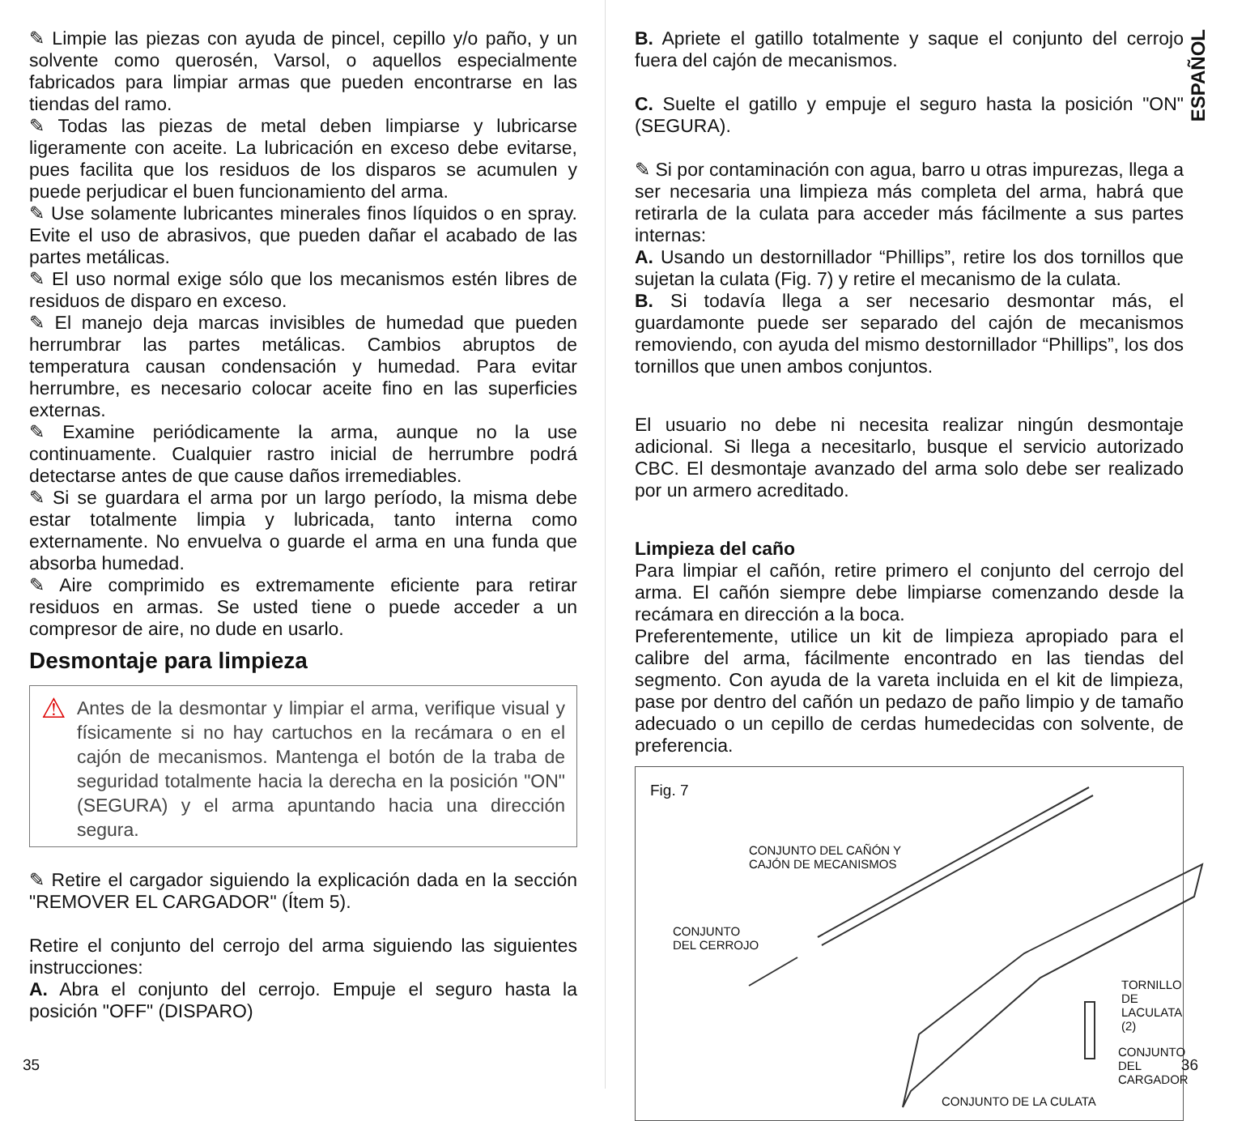✎ Limpie las piezas con ayuda de pincel, cepillo y/o paño, y un solvente como querosén, Varsol, o aquellos especialmente fabricados para limpiar armas que pueden encontrarse en las tiendas del ramo.
✎ Todas las piezas de metal deben limpiarse y lubricarse ligeramente con aceite. La lubricación en exceso debe evitarse, pues facilita que los residuos de los disparos se acumulen y puede perjudicar el buen funcionamiento del arma.
✎ Use solamente lubricantes minerales finos líquidos o en spray. Evite el uso de abrasivos, que pueden dañar el acabado de las partes metálicas.
✎ El uso normal exige sólo que los mecanismos estén libres de residuos de disparo en exceso.
✎ El manejo deja marcas invisibles de humedad que pueden herrumbrar las partes metálicas. Cambios abruptos de temperatura causan condensación y humedad. Para evitar herrumbre, es necesario colocar aceite fino en las superficies externas.
✎ Examine periódicamente la arma, aunque no la use continuamente. Cualquier rastro inicial de herrumbre podrá detectarse antes de que cause daños irremediables.
✎ Si se guardara el arma por un largo período, la misma debe estar totalmente limpia y lubricada, tanto interna como externamente. No envuelva o guarde el arma en una funda que absorba humedad.
✎ Aire comprimido es extremamente eficiente para retirar residuos en armas. Se usted tiene o puede acceder a un compresor de aire, no dude en usarlo.
Desmontaje para limpieza
⚠
Antes de la desmontar y limpiar el arma, verifique visual y físicamente si no hay cartuchos en la recámara o en el cajón de mecanismos. Mantenga el botón de la traba de seguridad totalmente hacia la derecha en la posición "ON" (SEGURA) y el arma apuntando hacia una dirección segura.
✎ Retire el cargador siguiendo la explicación dada en la sección "REMOVER EL CARGADOR" (Ítem 5).
Retire el conjunto del cerrojo del arma siguiendo las siguientes instrucciones:
A. Abra el conjunto del cerrojo. Empuje el seguro hasta la posición "OFF" (DISPARO)
35
ESPAÑOL
B. Apriete el gatillo totalmente y saque el conjunto del cerrojo fuera del cajón de mecanismos.
C. Suelte el gatillo y empuje el seguro hasta la posición "ON" (SEGURA).
✎ Si por contaminación con agua, barro u otras impurezas, llega a ser necesaria una limpieza más completa del arma, habrá que retirarla de la culata para acceder más fácilmente a sus partes internas:
A. Usando un destornillador “Phillips”, retire los dos tornillos que sujetan la culata (Fig. 7) y retire el mecanismo de la culata.
B. Si todavía llega a ser necesario desmontar más, el guardamonte puede ser separado del cajón de mecanismos removiendo, con ayuda del mismo destornillador “Phillips”, los dos tornillos que unen ambos conjuntos.
El usuario no debe ni necesita realizar ningún desmontaje adicional. Si llega a necesitarlo, busque el servicio autorizado CBC. El desmontaje avanzado del arma solo debe ser realizado por un armero acreditado.
Limpieza del caño
Para limpiar el cañón, retire primero el conjunto del cerrojo del arma. El cañón siempre debe limpiarse comenzando desde la recámara en dirección a la boca.
Preferentemente, utilice un kit de limpieza apropiado para el calibre del arma, fácilmente encontrado en las tiendas del segmento. Con ayuda de la vareta incluida en el kit de limpieza, pase por dentro del cañón un pedazo de paño limpio y de tamaño adecuado o un cepillo de cerdas humedecidas con solvente, de preferencia.
Fig. 7
CONJUNTO DEL CAÑÓN Y
CAJÓN DE MECANISMOS
CONJUNTO
DEL CERROJO
TORNILLO DE
LACULATA (2)
CONJUNTO DEL
CARGADOR
CONJUNTO DE LA CULATA
36